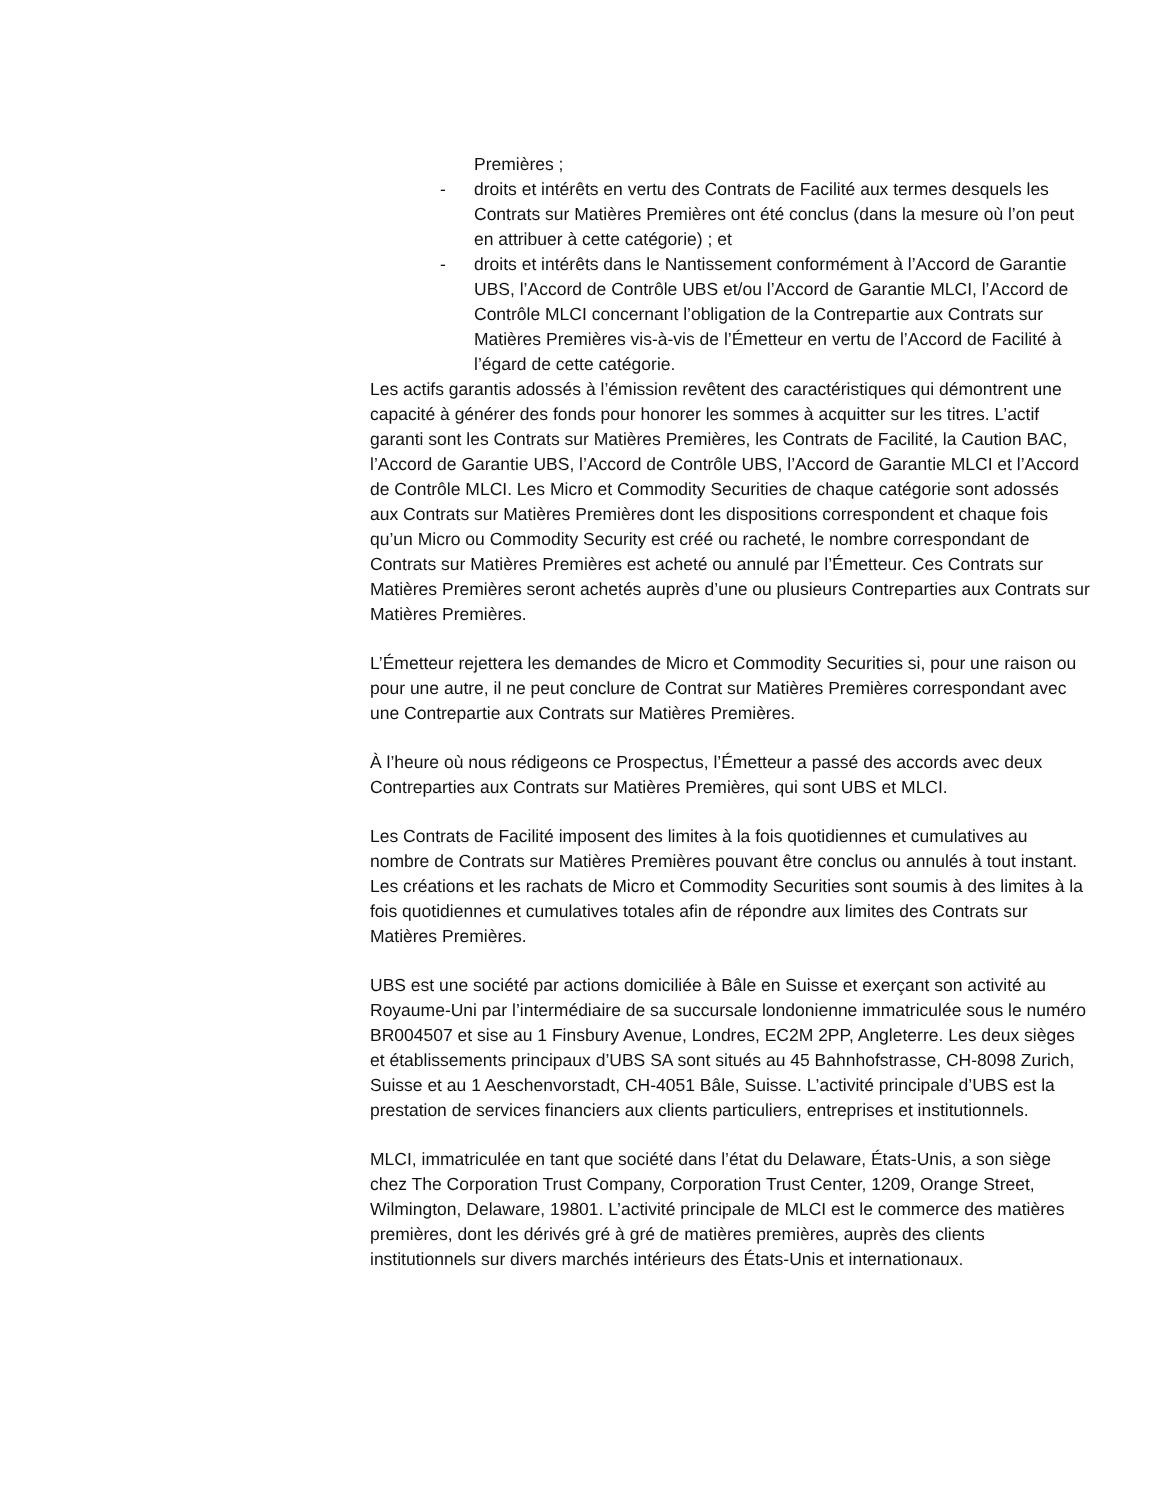Premières ;
- droits et intérêts en vertu des Contrats de Facilité aux termes desquels les Contrats sur Matières Premières ont été conclus (dans la mesure où l’on peut en attribuer à cette catégorie) ; et
- droits et intérêts dans le Nantissement conformément à l’Accord de Garantie UBS, l’Accord de Contrôle UBS et/ou l’Accord de Garantie MLCI, l’Accord de Contrôle MLCI concernant l’obligation de la Contrepartie aux Contrats sur Matières Premières vis-à-vis de l’Émetteur en vertu de l’Accord de Facilité à l’égard de cette catégorie.
Les actifs garantis adossés à l’émission revêtent des caractéristiques qui démontrent une capacité à générer des fonds pour honorer les sommes à acquitter sur les titres. L’actif garanti sont les Contrats sur Matières Premières, les Contrats de Facilité, la Caution BAC, l’Accord de Garantie UBS, l’Accord de Contrôle UBS, l’Accord de Garantie MLCI et l’Accord de Contrôle MLCI. Les Micro et Commodity Securities de chaque catégorie sont adossés aux Contrats sur Matières Premières dont les dispositions correspondent et chaque fois qu’un Micro ou Commodity Security est créé ou racheté, le nombre correspondant de Contrats sur Matières Premières est acheté ou annulé par l’Émetteur. Ces Contrats sur Matières Premières seront achetés auprès d’une ou plusieurs Contreparties aux Contrats sur Matières Premières.
L’Émetteur rejettera les demandes de Micro et Commodity Securities si, pour une raison ou pour une autre, il ne peut conclure de Contrat sur Matières Premières correspondant avec une Contrepartie aux Contrats sur Matières Premières.
À l’heure où nous rédigeons ce Prospectus, l’Émetteur a passé des accords avec deux Contreparties aux Contrats sur Matières Premières, qui sont UBS et MLCI.
Les Contrats de Facilité imposent des limites à la fois quotidiennes et cumulatives au nombre de Contrats sur Matières Premières pouvant être conclus ou annulés à tout instant. Les créations et les rachats de Micro et Commodity Securities sont soumis à des limites à la fois quotidiennes et cumulatives totales afin de répondre aux limites des Contrats sur Matières Premières.
UBS est une société par actions domiciliée à Bâle en Suisse et exerçant son activité au Royaume-Uni par l’intermédiaire de sa succursale londonienne immatriculée sous le numéro BR004507 et sise au 1 Finsbury Avenue, Londres, EC2M 2PP, Angleterre. Les deux sièges et établissements principaux d’UBS SA sont situés au 45 Bahnhofstrasse, CH-8098 Zurich, Suisse et au 1 Aeschenvorstadt, CH-4051 Bâle, Suisse. L’activité principale d’UBS est la prestation de services financiers aux clients particuliers, entreprises et institutionnels.
MLCI, immatriculée en tant que société dans l’état du Delaware, États-Unis, a son siège chez The Corporation Trust Company, Corporation Trust Center, 1209, Orange Street, Wilmington, Delaware, 19801. L’activité principale de MLCI est le commerce des matières premières, dont les dérivés gré à gré de matières premières, auprès des clients institutionnels sur divers marchés intérieurs des États-Unis et internationaux.